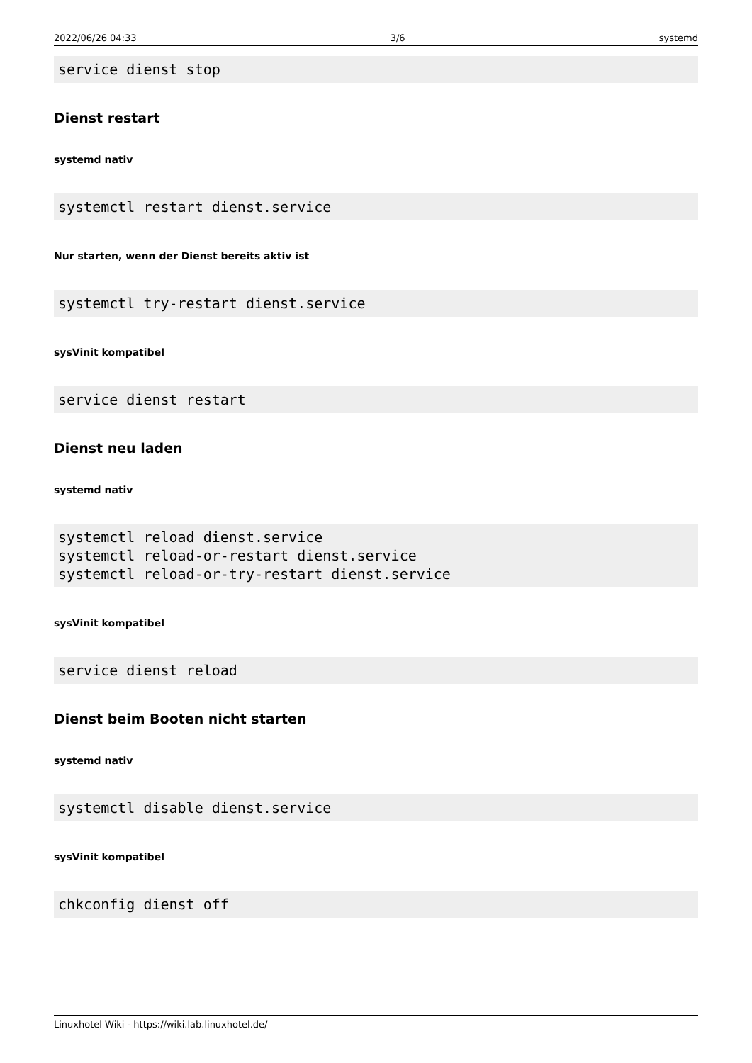2022/06/26 04:33 3/6 systemd
service dienst stop
Dienst restart
systemd nativ
systemctl restart dienst.service
Nur starten, wenn der Dienst bereits aktiv ist
systemctl try-restart dienst.service
sysVinit kompatibel
service dienst restart
Dienst neu laden
systemd nativ
systemctl reload dienst.service
systemctl reload-or-restart dienst.service
systemctl reload-or-try-restart dienst.service
sysVinit kompatibel
service dienst reload
Dienst beim Booten nicht starten
systemd nativ
systemctl disable dienst.service
sysVinit kompatibel
chkconfig dienst off
Linuxhotel Wiki - https://wiki.lab.linuxhotel.de/